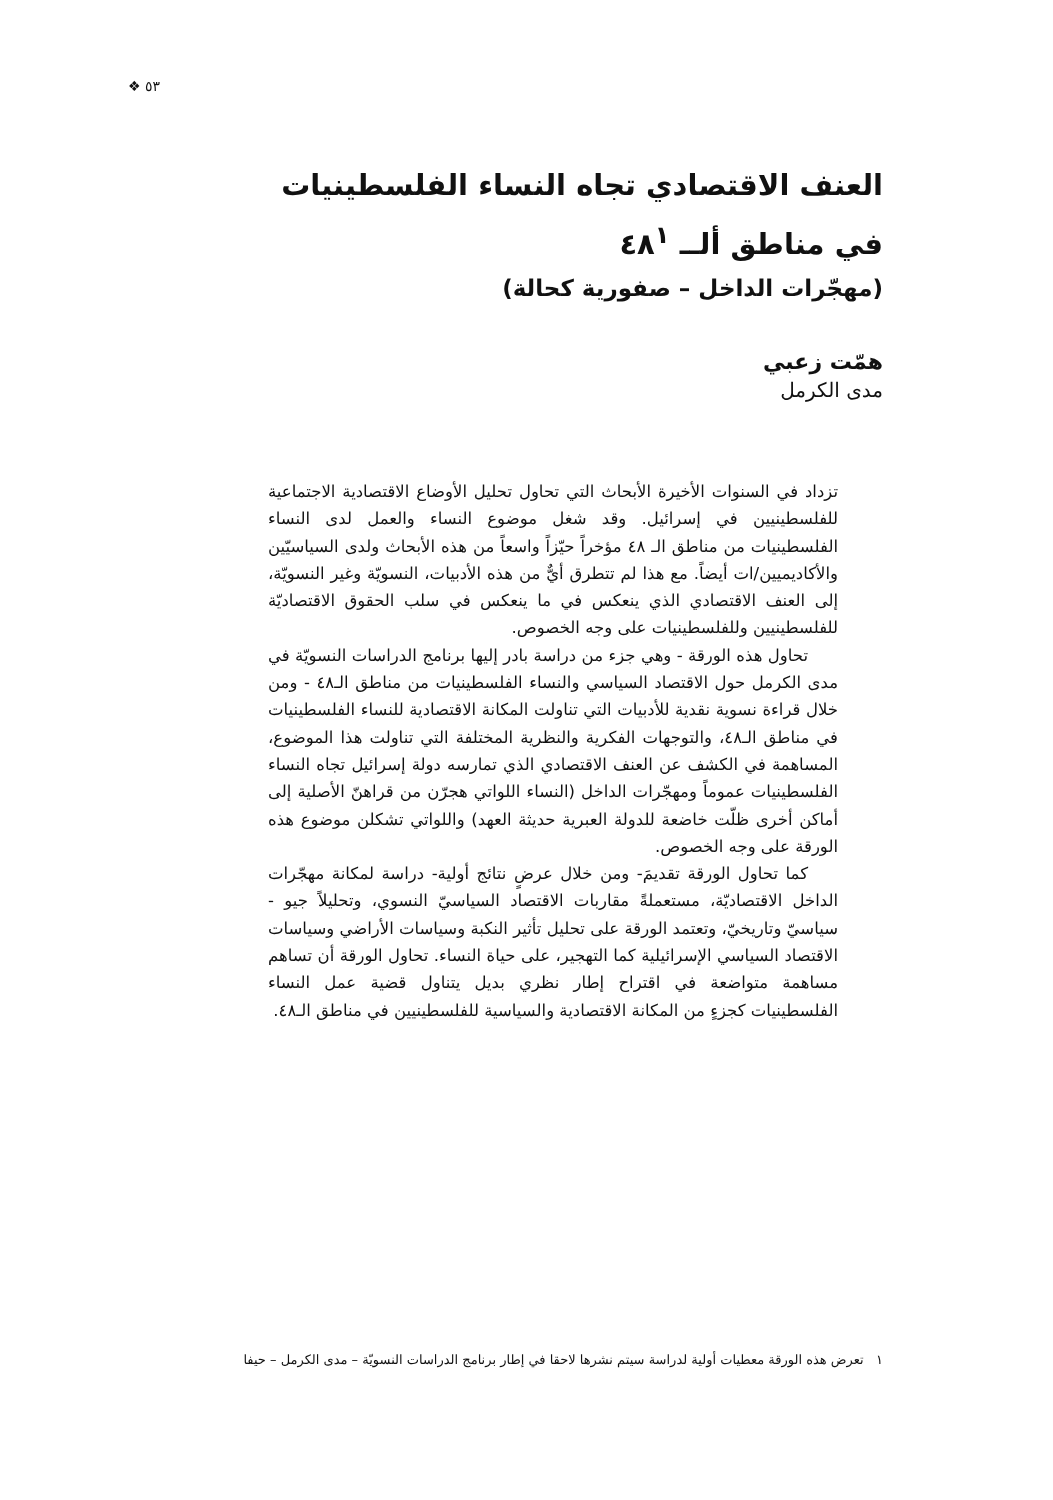٥٣ ❖
العنف الاقتصادي تجاه النساء الفلسطينيات
في مناطق ألــ ٤٨<sup>١</sup>
(مهجّرات الداخل – صفورية كحالة)
همّت زعبي
مدى الكرمل
تزداد في السنوات الأخيرة الأبحاث التي تحاول تحليل الأوضاع الاقتصادية الاجتماعية للفلسطينيين في إسرائيل. وقد شغل موضوع النساء والعمل لدى النساء الفلسطينيات من مناطق الـ ٤٨ مؤخراً حيّزاً واسعاً من هذه الأبحاث ولدى السياسيّين والأكاديميين/ات أيضاً. مع هذا لم تتطرق أيٌّ من هذه الأدبيات، النسويّة وغير النسويّة، إلى العنف الاقتصادي الذي ينعكس في ما ينعكس في سلب الحقوق الاقتصاديّة للفلسطينيين وللفلسطينيات على وجه الخصوص.
تحاول هذه الورقة - وهي جزء من دراسة بادر إليها برنامج الدراسات النسويّة في مدى الكرمل حول الاقتصاد السياسي والنساء الفلسطينيات من مناطق الـ٤٨ - ومن خلال قراءة نسوية نقدية للأدبيات التي تناولت المكانة الاقتصادية للنساء الفلسطينيات في مناطق الـ٤٨، والتوجهات الفكرية والنظرية المختلفة التي تناولت هذا الموضوع، المساهمة في الكشف عن العنف الاقتصادي الذي تمارسه دولة إسرائيل تجاه النساء الفلسطينيات عموماً ومهجّرات الداخل (النساء اللواتي هجرّن من قراهنّ الأصلية إلى أماكن أخرى ظلّت خاضعة للدولة العبرية حديثة العهد) واللواتي تشكلن موضوع هذه الورقة على وجه الخصوص.
كما تحاول الورقة تقديمَ- ومن خلال عرضٍ نتائج أولية- دراسة لمكانة مهجّرات الداخل الاقتصاديّة، مستعملةً مقاربات الاقتصاد السياسيّ النسوي، وتحليلاً جيو - سياسيّ وتاريخيّ، وتعتمد الورقة على تحليل تأثير النكبة وسياسات الأراضي وسياسات الاقتصاد السياسي الإسرائيلية كما التهجير، على حياة النساء. تحاول الورقة أن تساهم مساهمة متواضعة في اقتراح إطار نظري بديل يتناول قضية عمل النساء الفلسطينيات كجزءٍ من المكانة الاقتصادية والسياسية للفلسطينيين في مناطق الـ٤٨.
١ تعرض هذه الورقة معطيات أولية لدراسة سيتم نشرها لاحقا في إطار برنامج الدراسات النسويّة – مدى الكرمل – حيفا